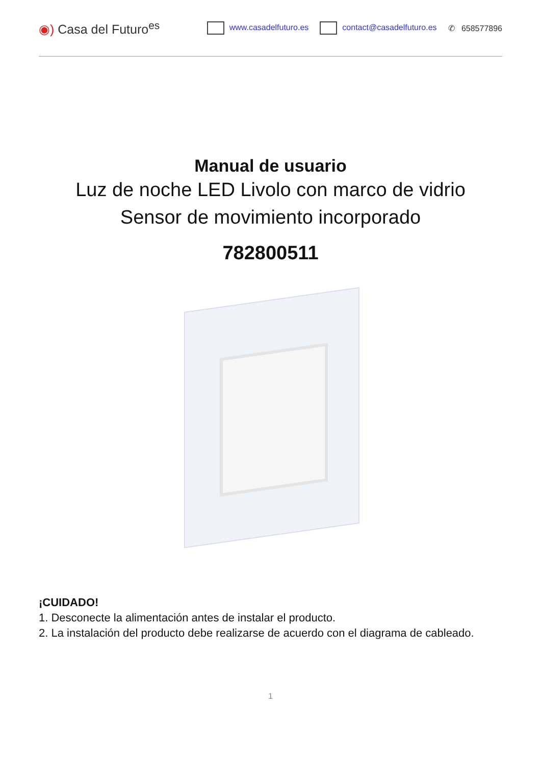◉) Casa del Futuro<sup>es</sup>
www.casadelfuturo.es contact@casadelfuturo.es ✆ 658577896
Manual de usuario
Luz de noche LED Livolo con marco de vidrio
Sensor de movimiento incorporado
782800511
¡CUIDADO!
1. Desconecte la alimentación antes de instalar el producto.
2. La instalación del producto debe realizarse de acuerdo con el diagrama de cableado.
1